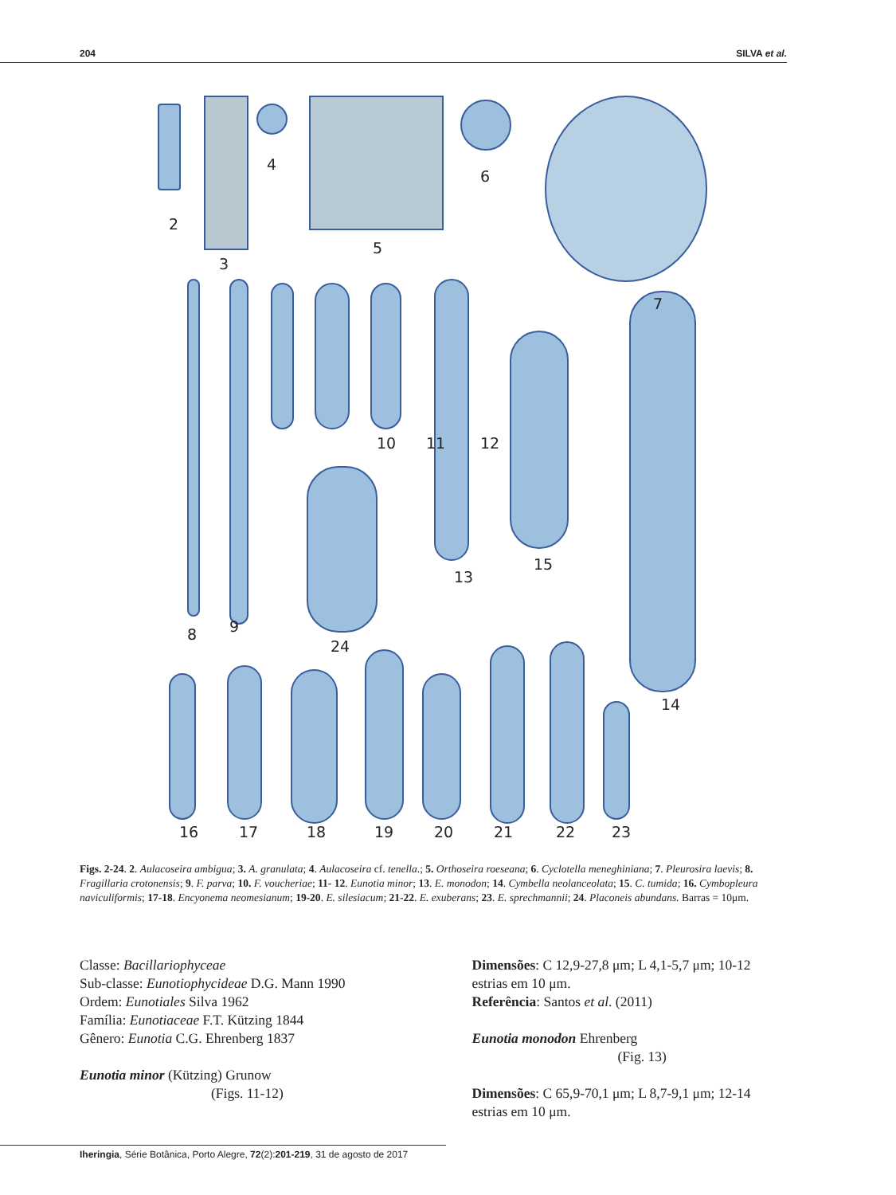204 SILVA et al.
2
3
4
5
6
7
10 11 12
13
15
14
8 9
24
16 17 18 19 20 21 22 23
Figs. 2-24. 2. Aulacoseira ambigua; 3. A. granulata; 4. Aulacoseira cf. tenella.; 5. Orthoseira roeseana; 6. Cyclotella meneghiniana; 7. Pleurosira laevis; 8. Fragillaria crotonensis; 9. F. parva; 10. F. voucheriae; 11- 12. Eunotia minor; 13. E. monodon; 14. Cymbella neolanceolata; 15. C. tumida; 16. Cymbopleura naviculiformis; 17-18. Encyonema neomesianum; 19-20. E. silesiacum; 21-22. E. exuberans; 23. E. sprechmannii; 24. Placoneis abundans. Barras = 10μm.
Classe: Bacillariophyceae
Sub-classe: Eunotiophycideae D.G. Mann 1990
Ordem: Eunotiales Silva 1962
Família: Eunotiaceae F.T. Kützing 1844
Gênero: Eunotia C.G. Ehrenberg 1837
Eunotia minor (Kützing) Grunow
(Figs. 11-12)
Dimensões: C 12,9-27,8 μm; L 4,1-5,7 μm; 10-12 estrias em 10 μm.
Referência: Santos et al. (2011)
Eunotia monodon Ehrenberg
(Fig. 13)
Dimensões: C 65,9-70,1 μm; L 8,7-9,1 μm; 12-14 estrias em 10 μm.
Iheringia, Série Botânica, Porto Alegre, 72(2):201-219, 31 de agosto de 2017